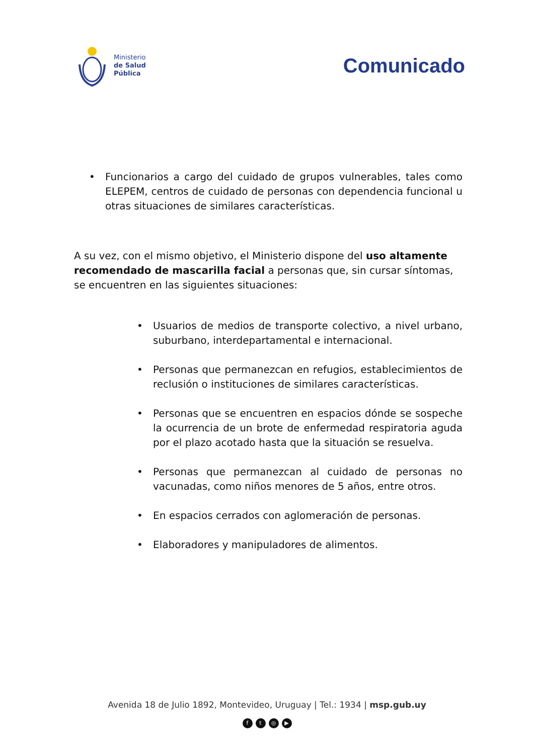Ministerio
de Salud
Pública
Comunicado
• Funcionarios a cargo del cuidado de grupos vulnerables, tales como ELEPEM, centros de cuidado de personas con dependencia funcional u otras situaciones de similares características.
A su vez, con el mismo objetivo, el Ministerio dispone del uso altamente recomendado de mascarilla facial a personas que, sin cursar síntomas, se encuentren en las siguientes situaciones:
• Usuarios de medios de transporte colectivo, a nivel urbano, suburbano, interdepartamental e internacional.
• Personas que permanezcan en refugios, establecimientos de reclusión o instituciones de similares características.
• Personas que se encuentren en espacios dónde se sospeche la ocurrencia de un brote de enfermedad respiratoria aguda por el plazo acotado hasta que la situación se resuelva.
• Personas que permanezcan al cuidado de personas no vacunadas, como niños menores de 5 años, entre otros.
• En espacios cerrados con aglomeración de personas.
• Elaboradores y manipuladores de alimentos.
Avenida 18 de Julio 1892, Montevideo, Uruguay | Tel.: 1934 | msp.gub.uy
ft ◎ ▶